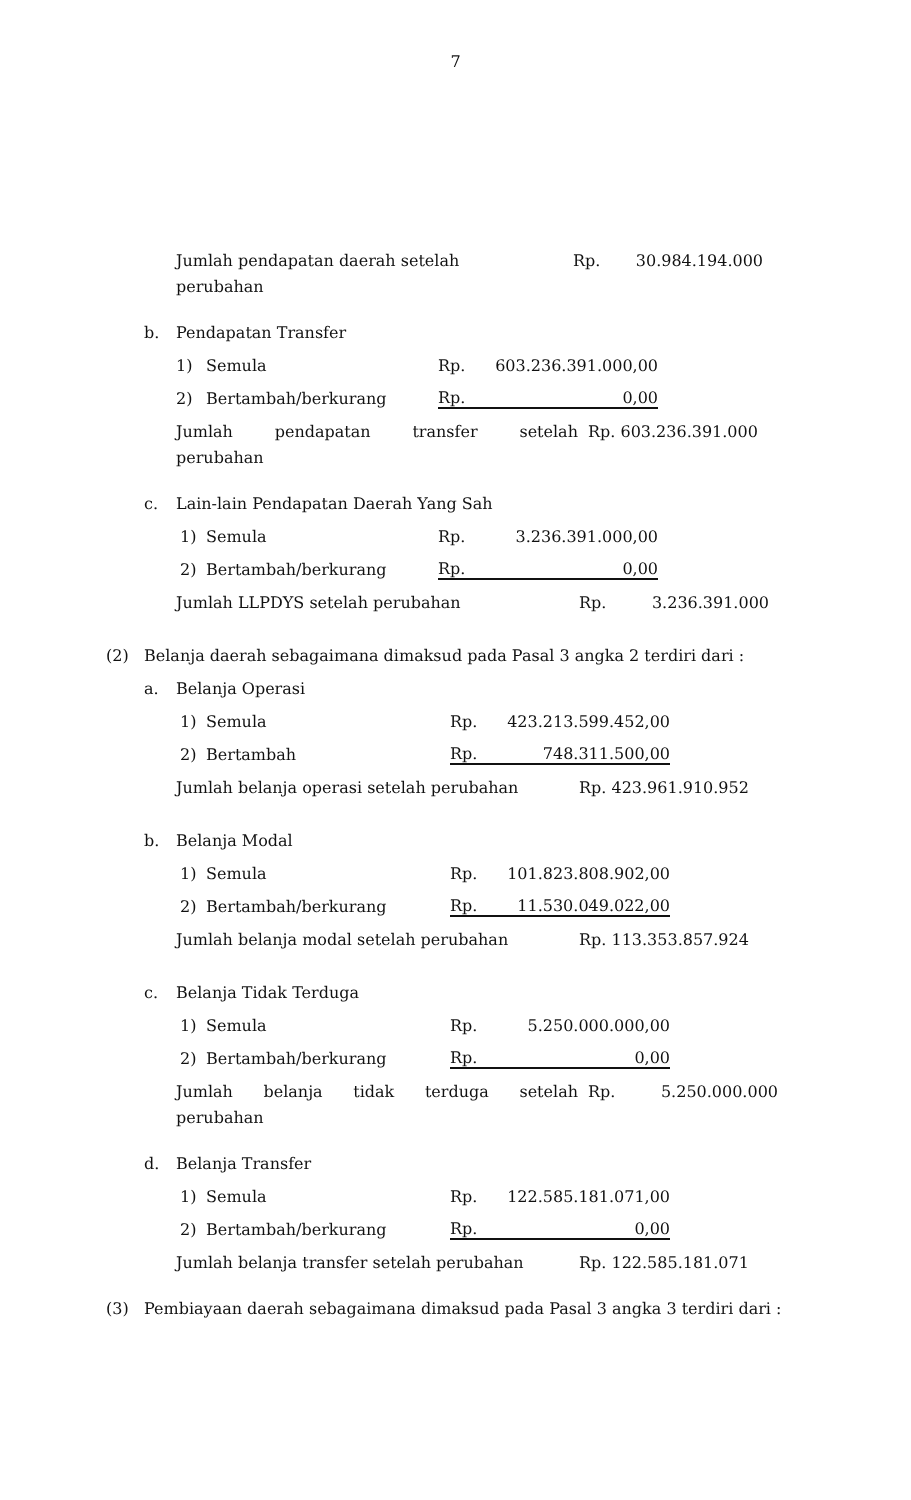7
Jumlah pendapatan daerah setelah Rp. 30.984.194.000
perubahan
b. Pendapatan Transfer
1) Semula Rp. 603.236.391.000,00
2) Bertambah/berkurang Rp. 0,00
Jumlah pendapatan transfer setelah Rp. 603.236.391.000
perubahan
c. Lain-lain Pendapatan Daerah Yang Sah
1) Semula Rp. 3.236.391.000,00
2) Bertambah/berkurang Rp. 0,00
Jumlah LLPDYS setelah perubahan Rp. 3.236.391.000
(2) Belanja daerah sebagaimana dimaksud pada Pasal 3 angka 2 terdiri dari :
a. Belanja Operasi
1) Semula Rp. 423.213.599.452,00
2) Bertambah Rp. 748.311.500,00
Jumlah belanja operasi setelah perubahan Rp. 423.961.910.952
b. Belanja Modal
1) Semula Rp. 101.823.808.902,00
2) Bertambah/berkurang Rp. 11.530.049.022,00
Jumlah belanja modal setelah perubahan Rp. 113.353.857.924
c. Belanja Tidak Terduga
1) Semula Rp. 5.250.000.000,00
2) Bertambah/berkurang Rp. 0,00
Jumlah belanja tidak terduga setelah Rp. 5.250.000.000
perubahan
d. Belanja Transfer
1) Semula Rp. 122.585.181.071,00
2) Bertambah/berkurang Rp. 0,00
Jumlah belanja transfer setelah perubahan Rp. 122.585.181.071
(3) Pembiayaan daerah sebagaimana dimaksud pada Pasal 3 angka 3 terdiri dari :